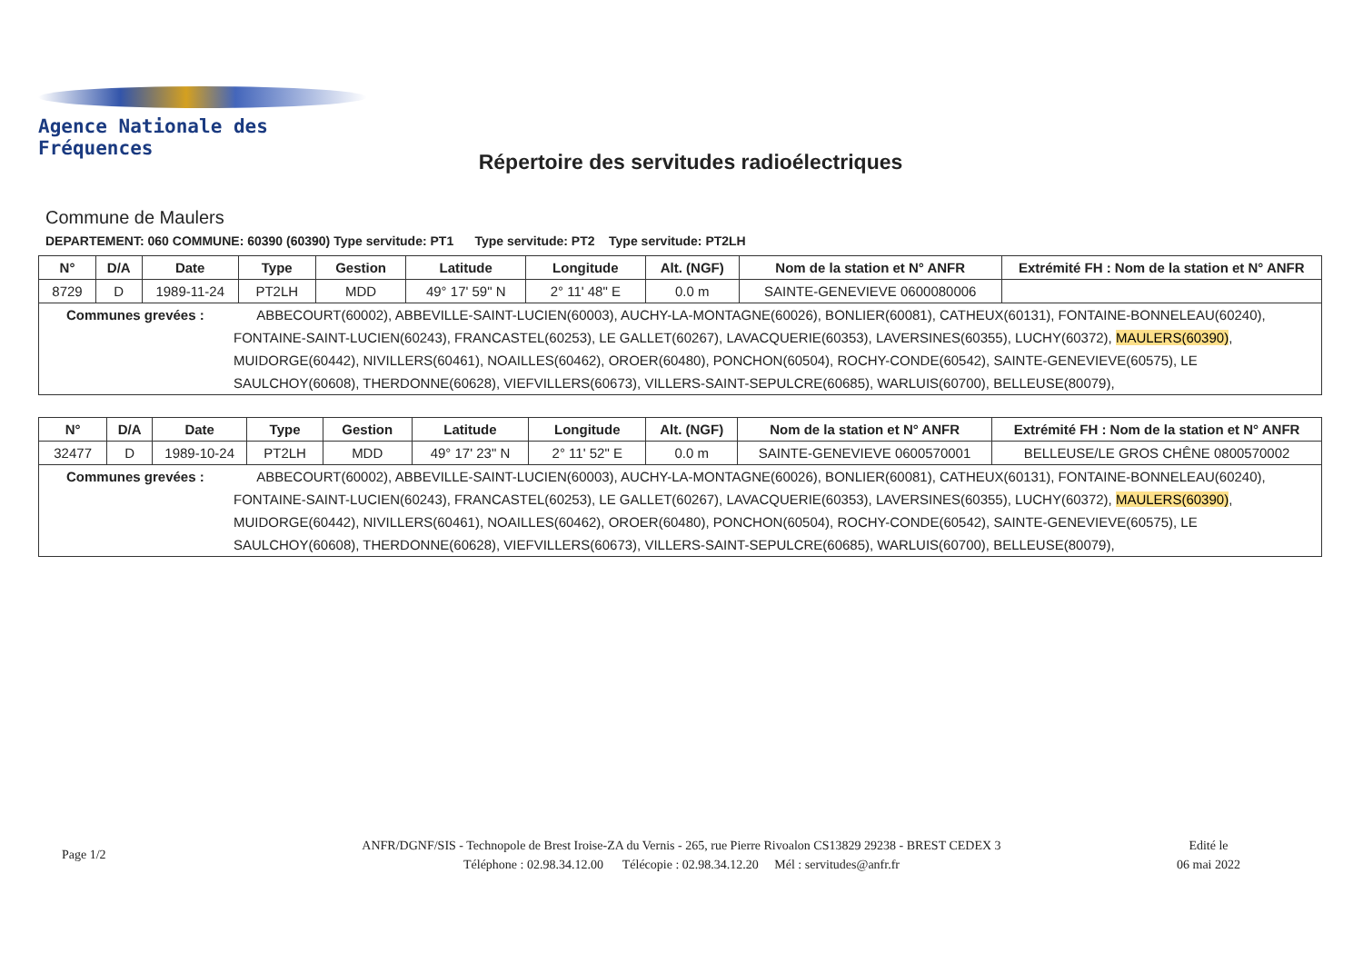Agence Nationale des Fréquences
Répertoire des servitudes radioélectriques
Commune de Maulers
DEPARTEMENT: 060 COMMUNE: 60390 (60390) Type servitude: PT1 Type servitude: PT2 Type servitude: PT2LH
| N° | D/A | Date | Type | Gestion | Latitude | Longitude | Alt. (NGF) | Nom de la station et N° ANFR | Extrémité FH : Nom de la station et N° ANFR |
| --- | --- | --- | --- | --- | --- | --- | --- | --- | --- |
| 8729 | D | 1989-11-24 | PT2LH | MDD | 49° 17' 59" N | 2° 11' 48" E | 0.0 m | SAINTE-GENEVIEVE 0600080006 | |
| Communes grevées : ABBECOURT(60002), ABBEVILLE-SAINT-LUCIEN(60003), AUCHY-LA-MONTAGNE(60026), BONLIER(60081), CATHEUX(60131), FONTAINE-BONNELEAU(60240), FONTAINE-SAINT-LUCIEN(60243), FRANCASTEL(60253), LE GALLET(60267), LAVACQUERIE(60353), LAVERSINES(60355), LUCHY(60372), MAULERS(60390) , MUIDORGE(60442), NIVILLERS(60461), NOAILLES(60462), OROER(60480), PONCHON(60504), ROCHY-CONDE(60542), SAINTE-GENEVIEVE(60575), LE SAULCHOY(60608), THERDONNE(60628), VIEFVILLERS(60673), VILLERS-SAINT-SEPULCRE(60685), WARLUIS(60700), BELLEUSE(80079), | | | | | | | | | |
| N° | D/A | Date | Type | Gestion | Latitude | Longitude | Alt. (NGF) | Nom de la station et N° ANFR | Extrémité FH : Nom de la station et N° ANFR |
| --- | --- | --- | --- | --- | --- | --- | --- | --- | --- |
| 32477 | D | 1989-10-24 | PT2LH | MDD | 49° 17' 23" N | 2° 11' 52" E | 0.0 m | SAINTE-GENEVIEVE 0600570001 | BELLEUSE/LE GROS CHÊNE 0800570002 |
| Communes grevées : ABBECOURT(60002), ABBEVILLE-SAINT-LUCIEN(60003), AUCHY-LA-MONTAGNE(60026), BONLIER(60081), CATHEUX(60131), FONTAINE-BONNELEAU(60240), FONTAINE-SAINT-LUCIEN(60243), FRANCASTEL(60253), LE GALLET(60267), LAVACQUERIE(60353), LAVERSINES(60355), LUCHY(60372), MAULERS(60390) , MUIDORGE(60442), NIVILLERS(60461), NOAILLES(60462), OROER(60480), PONCHON(60504), ROCHY-CONDE(60542), SAINTE-GENEVIEVE(60575), LE SAULCHOY(60608), THERDONNE(60628), VIEFVILLERS(60673), VILLERS-SAINT-SEPULCRE(60685), WARLUIS(60700), BELLEUSE(80079), | | | | | | | | | |
Page 1/2
ANFR/DGNF/SIS - Technopole de Brest Iroise-ZA du Vernis - 265, rue Pierre Rivoalon CS13829 29238 - BREST CEDEX 3
Téléphone : 02.98.34.12.00 Télécopie : 02.98.34.12.20 Mél : servitudes@anfr.fr
Edité le
06 mai 2022